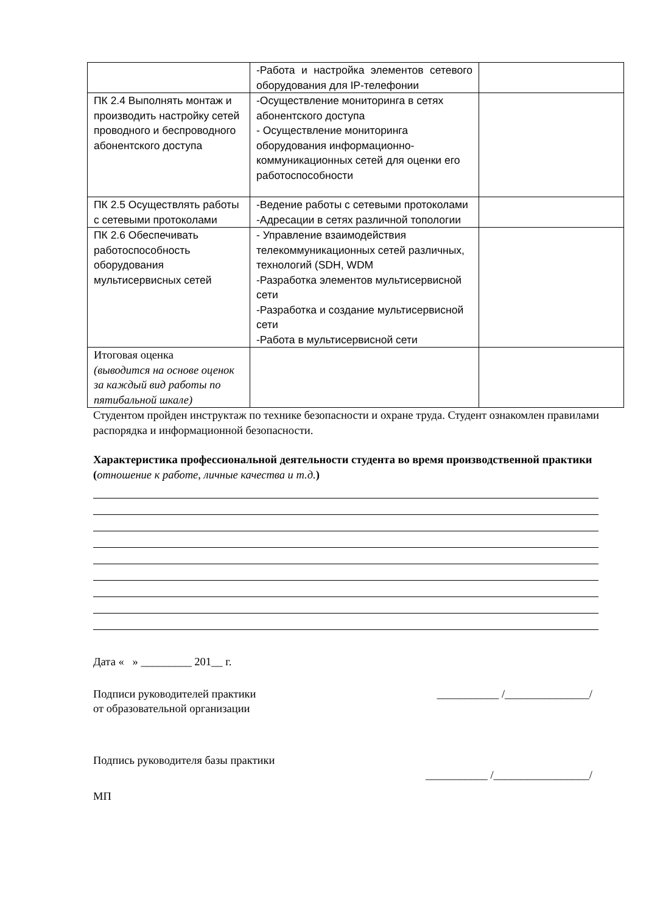| | -Работа и настройка элементов сетевого оборудования для IP-телефонии | |
| ПК 2.4 Выполнять монтаж и производить настройку сетей проводного и беспроводного абонентского доступа | -Осуществление мониторинга в сетях абонентского доступа - Осуществление мониторинга оборудования информационно-коммуникационных сетей для оценки его работоспособности | |
| ПК 2.5 Осуществлять работы с сетевыми протоколами | -Ведение работы с сетевыми протоколами -Адресации в сетях различной топологии | |
| ПК 2.6 Обеспечивать работоспособность оборудования мультисервисных сетей | - Управление взаимодействия телекоммуникационных сетей различных, технологий (SDH, WDM -Разработка элементов мультисервисной сети -Разработка и создание мультисервисной сети -Работа в мультисервисной сети | |
| Итоговая оценка (выводится на основе оценок за каждый вид работы по пятибальной шкале) | | |
Студентом пройден инструктаж по технике безопасности и охране труда. Студент ознакомлен правилами распорядка и информационной безопасности.
Характеристика профессиональной деятельности студента во время производственной практики (отношение к работе, личные качества и т.д.)
Дата « » _________ 201__ г.
Подписи руководителей практики
от образовательной организации
___________ /_______________/
Подпись руководителя базы практики
___________ /_________________/
МП